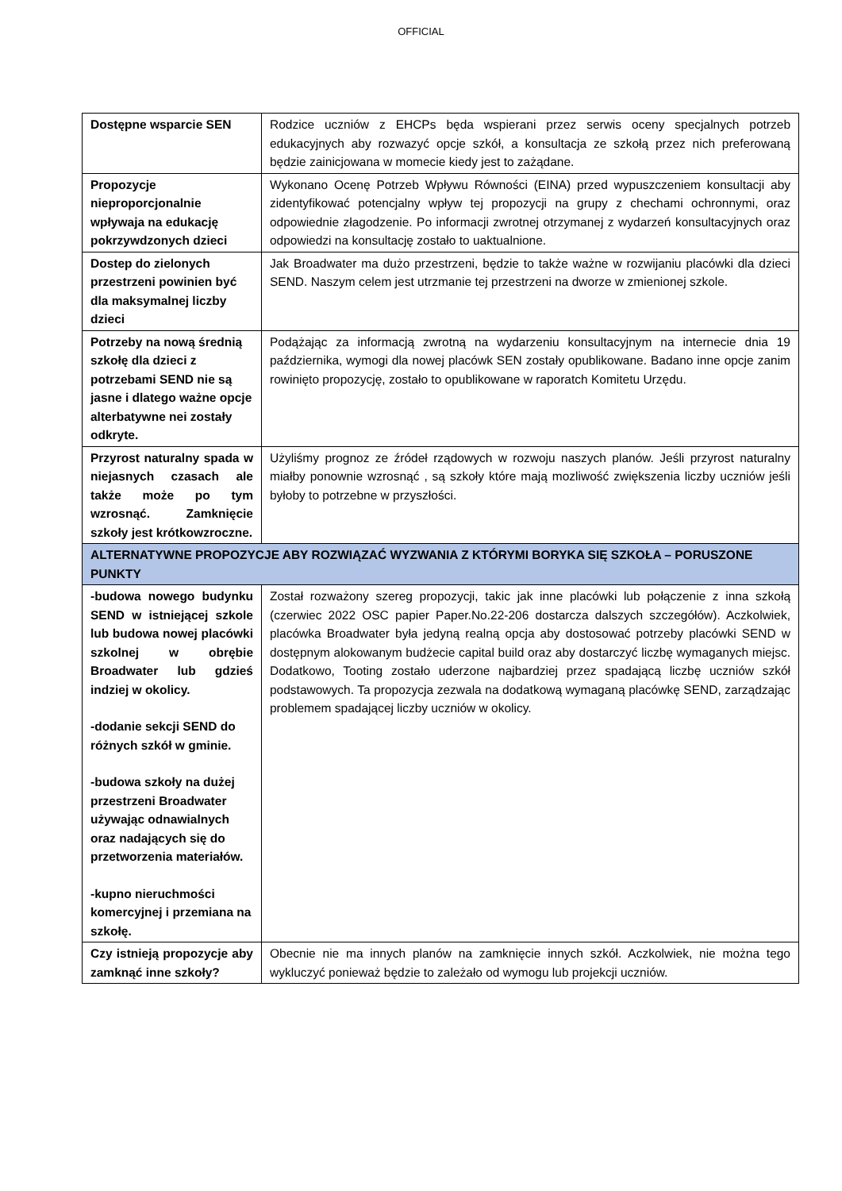OFFICIAL
| Dostępne wsparcie SEN | Rodzice uczniów z EHCPs będa wspierani przez serwis oceny specjalnych potrzeb edukacyjnych aby rozwazyć opcje szkół, a konsultacja ze szkołą przez nich preferowaną będzie zainicjowana w momecie kiedy jest to zażądane. |
| Propozycje nieproporcjonalnie wpływaja na edukację pokrzywdzonych dzieci | Wykonano Ocenę Potrzeb Wpływu Równości (EINA) przed wypuszczeniem konsultacji aby zidentyfikować potencjalny wpływ tej propozycji na grupy z chechami ochronnymi, oraz odpowiednie złagodzenie. Po informacji zwrotnej otrzymanej z wydarzeń konsultacyjnych oraz odpowiedzi na konsultację zostało to uaktualnione. |
| Dostep do zielonych przestrzeni powinien być dla maksymalnej liczby dzieci | Jak Broadwater ma dużo przestrzeni, będzie to także ważne w rozwijaniu placówki dla dzieci SEND. Naszym celem jest utrzmanie tej przestrzeni na dworze w zmienionej szkole. |
| Potrzeby na nową średnią szkołę dla dzieci z potrzebami SEND nie są jasne i dlatego ważne opcje alterbatywne nei zostały odkryte. | Podążając za informacją zwrotną na wydarzeniu konsultacyjnym na internecie dnia 19 października, wymogi dla nowej placówk SEN zostały opublikowane. Badano inne opcje zanim rowinięto propozycję, zostało to opublikowane w raporatch Komitetu Urzędu. |
| Przyrost naturalny spada w niejasnych czasach ale także może po tym wzrosnąć. Zamknięcie szkoły jest krótkowzroczne. | Użyliśmy prognoz ze źródeł rządowych w rozwoju naszych planów. Jeśli przyrost naturalny miałby ponownie wzrosnąć , są szkoły które mają mozliwość zwiększenia liczby uczniów jeśli byłoby to potrzebne w przyszłości. |
| ALTERNATYWNE PROPOZYCJE ABY ROZWIĄZAĆ WYZWANIA Z KTÓRYMI BORYKA SIĘ SZKOŁA – PORUSZONE PUNKTY | |
| -budowa nowego budynku SEND w istniejącej szkole lub budowa nowej placówki szkolnej w obrębie Broadwater lub gdzieś indziej w okolicy. -dodanie sekcji SEND do różnych szkół w gminie. -budowa szkoły na dużej przestrzeni Broadwater używając odnawialnych oraz nadających się do przetworzenia materiałów. -kupno nieruchmości komercyjnej i przemiana na szkołę. | Został rozważony szereg propozycji, takic jak inne placówki lub połączenie z inna szkołą (czerwiec 2022 OSC papier Paper.No.22-206 dostarcza dalszych szczegółów). Aczkolwiek, placówka Broadwater była jedyną realną opcja aby dostosować potrzeby placówki SEND w dostępnym alokowanym budżecie capital build oraz aby dostarczyć liczbę wymaganych miejsc. Dodatkowo, Tooting zostało uderzone najbardziej przez spadającą liczbę uczniów szkół podstawowych. Ta propozycja zezwala na dodatkową wymaganą placówkę SEND, zarządzając problemem spadającej liczby uczniów w okolicy. |
| Czy istnieją propozycje aby zamknąć inne szkoły? | Obecnie nie ma innych planów na zamknięcie innych szkół. Aczkolwiek, nie można tego wykluczyć ponieważ będzie to zależało od wymogu lub projekcji uczniów. |